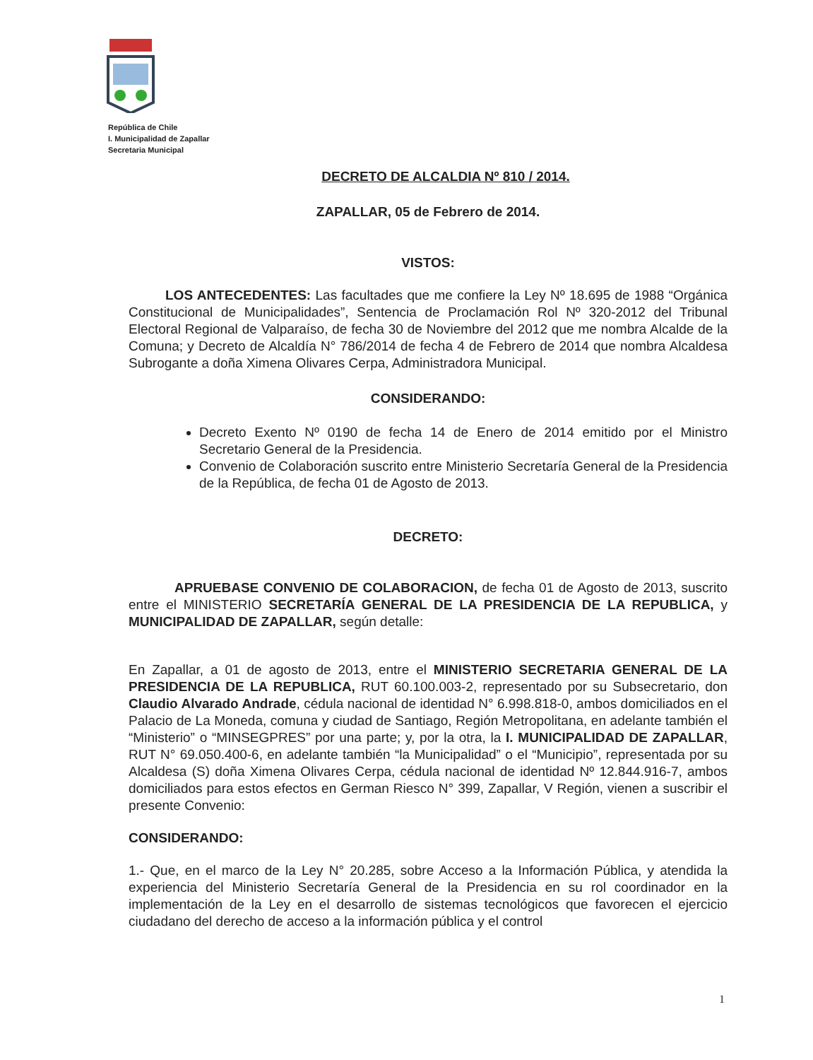República de Chile
I. Municipalidad de Zapallar
Secretaria Municipal
DECRETO DE ALCALDIA Nº 810 / 2014.
ZAPALLAR, 05 de Febrero de 2014.
VISTOS:
LOS ANTECEDENTES: Las facultades que me confiere la Ley Nº 18.695 de 1988 “Orgánica Constitucional de Municipalidades”, Sentencia de Proclamación Rol Nº 320-2012 del Tribunal Electoral Regional de Valparaíso, de fecha 30 de Noviembre del 2012 que me nombra Alcalde de la Comuna; y Decreto de Alcaldía N° 786/2014 de fecha 4 de Febrero de 2014 que nombra Alcaldesa Subrogante a doña Ximena Olivares Cerpa, Administradora Municipal.
CONSIDERANDO:
Decreto Exento Nº 0190 de fecha 14 de Enero de 2014 emitido por el Ministro Secretario General de la Presidencia.
Convenio de Colaboración suscrito entre Ministerio Secretaría General de la Presidencia de la República, de fecha 01 de Agosto de 2013.
DECRETO:
APRUEBASE CONVENIO DE COLABORACION, de fecha 01 de Agosto de 2013, suscrito entre el MINISTERIO SECRETARÍA GENERAL DE LA PRESIDENCIA DE LA REPUBLICA, y MUNICIPALIDAD DE ZAPALLAR, según detalle:
En Zapallar, a 01 de agosto de 2013, entre el MINISTERIO SECRETARIA GENERAL DE LA PRESIDENCIA DE LA REPUBLICA, RUT 60.100.003-2, representado por su Subsecretario, don Claudio Alvarado Andrade, cédula nacional de identidad N° 6.998.818-0, ambos domiciliados en el Palacio de La Moneda, comuna y ciudad de Santiago, Región Metropolitana, en adelante también el “Ministerio” o “MINSEGPRES” por una parte; y, por la otra, la I. MUNICIPALIDAD DE ZAPALLAR, RUT N° 69.050.400-6, en adelante también “la Municipalidad” o el “Municipio”, representada por su Alcaldesa (S) doña Ximena Olivares Cerpa, cédula nacional de identidad Nº 12.844.916-7, ambos domiciliados para estos efectos en German Riesco N° 399, Zapallar, V Región, vienen a suscribir el presente Convenio:
CONSIDERANDO:
1.- Que, en el marco de la Ley N° 20.285, sobre Acceso a la Información Pública, y atendida la experiencia del Ministerio Secretaría General de la Presidencia en su rol coordinador en la implementación de la Ley en el desarrollo de sistemas tecnológicos que favorecen el ejercicio ciudadano del derecho de acceso a la información pública y el control
1